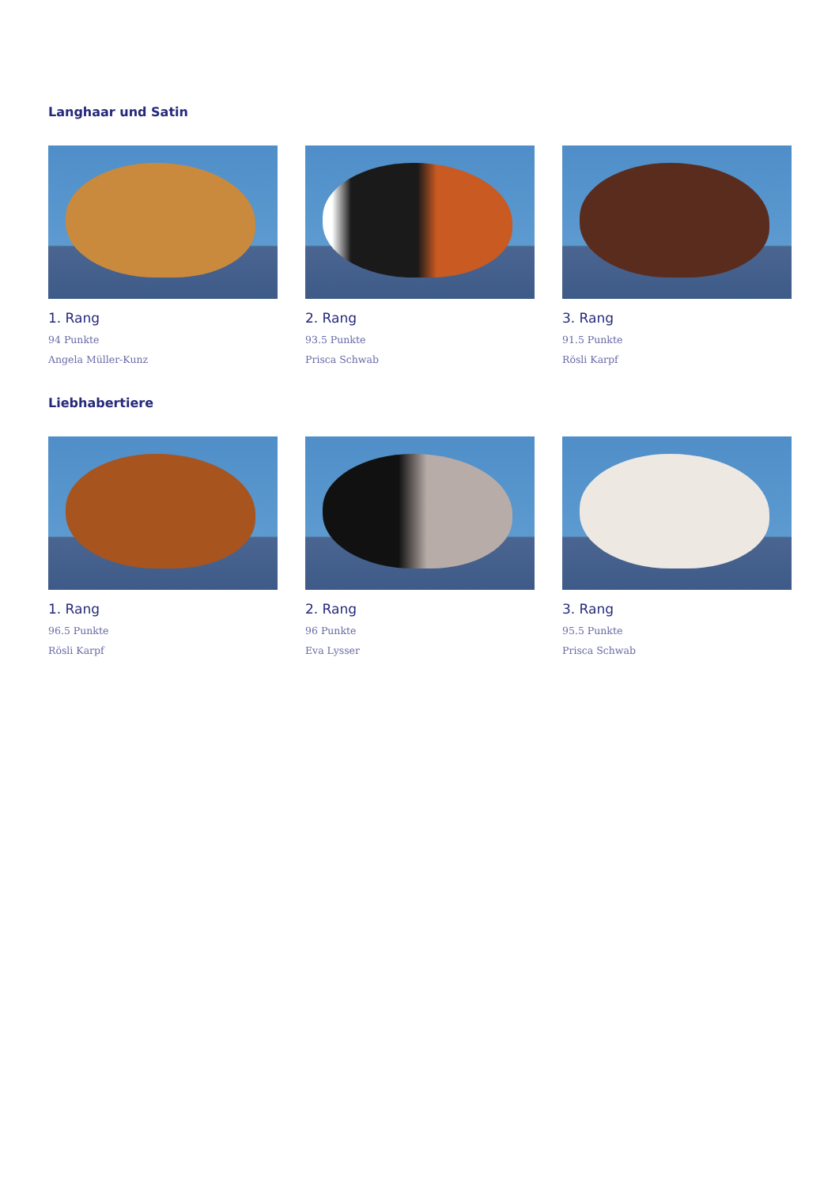Langhaar und Satin
1. Rang
94 Punkte
Angela Müller-Kunz
2. Rang
93.5 Punkte
Prisca Schwab
3. Rang
91.5 Punkte
Rösli Karpf
Liebhabertiere
1. Rang
96.5 Punkte
Rösli Karpf
2. Rang
96 Punkte
Eva Lysser
3. Rang
95.5 Punkte
Prisca Schwab